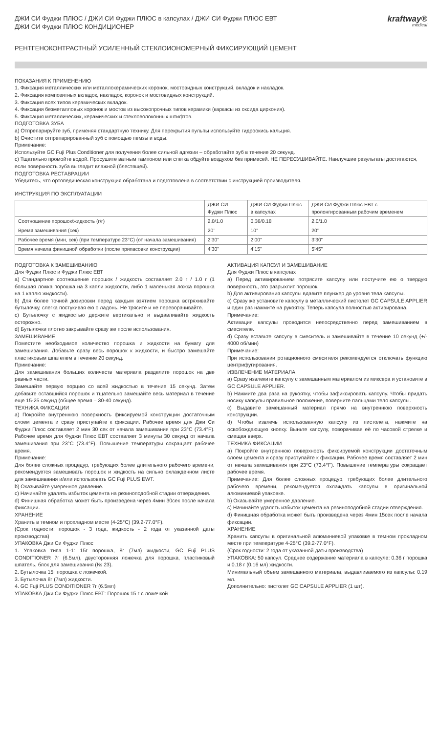ДЖИ СИ Фуджи ПЛЮС / ДЖИ СИ Фуджи ПЛЮС в капсулах / ДЖИ СИ Фуджи ПЛЮС ЕВТ
ДЖИ СИ Фуджи ПЛЮС КОНДИЦИОНЕР
kraftway®
medical
РЕНТГЕНОКОНТРАСТНЫЙ УСИЛЕННЫЙ СТЕКЛОИОНОМЕРНЫЙ ФИКСИРУЮЩИЙ ЦЕМЕНТ
ПОКАЗАНИЯ К ПРИМЕНЕНИЮ
1. Фиксация металлических или металлокерамических коронок, мостовидных конструкций, вкладок и накладок.
2. Фиксация композитных вкладок, накладок, коронок и мостовидных конструкций.
3. Фиксация всех типов керамических вкладок.
4. Фиксация безметалловых коронок и мостов из высокопрочных типов керамики (каркасы из оксида циркония).
5. Фиксация металлических, керамических и стекловолоконных штифтов.
ПОДГОТОВКА ЗУБА
a) Отпрепарируйте зуб, применяя стандартную технику. Для перекрытия пульпы используйте гидроокись кальция.
b) Очистите отпрепарированный зуб с помощью пемзы и воды.
Примечание:
Используйте GC Fuji Plus Conditioner для получения более сильной адгезии – обработайте зуб в течение 20 секунд.
c) Тщательно промойте водой. Просушите ватным тампоном или слегка обдуйте воздухом без примесей. НЕ ПЕРЕСУШИВАЙТЕ. Наилучшие результаты достигаются, если поверхность зуба выглядит влажной (блестящей).
ПОДГОТОВКА РЕСТАВРАЦИИ
Убедитесь, что ортопедическая конструкция обработана и подготовлена в соответствии с инструкцией производителя.
ИНСТРУКЦИЯ ПО ЭКСПЛУАТАЦИИ
| | ДЖИ СИ Фуджи Плюс | ДЖИ СИ Фуджи Плюс в капсулах | ДЖИ СИ Фуджи Плюс ЕВТ с пролонгированным рабочим временем |
| --- | --- | --- | --- |
| Соотношение порошок/жидкость (г/г) | 2.0/1.0 | 0.36/0.18 | 2.0/1.0 |
| Время замешивания (сек) | 20’’ | 10” | 20’’ |
| Рабочее время (мин, сек) (при температуре 23°C) (от начала замешивания) | 2’30” | 2’00” | 3’30” |
| Время начала финишной обработки (после припасовки конструкции) | 4’30’’ | 4’15’’ | 5’45’’ |
ПОДГОТОВКА К ЗАМЕШИВАНИЮ
Для Фуджи Плюс и Фуджи Плюс ЕВТ
a) Стандартное соотношение порошок / жидкость составляет 2.0 г / 1.0 г (1 большая ложка порошка на 3 капли жидкости, либо 1 маленькая ложка порошка на 1 каплю жидкости).
b) Для более точной дозировки перед каждым взятием порошка встряхивайте бутылочку, слегка постукивая ею о ладонь. Не трясите и не переворачивайте.
c) Бутылочку с жидкостью держите вертикально и выдавливайте жидкость осторожно.
d) Бутылочки плотно закрывайте сразу же после использования.
ЗАМЕШИВАНИЕ
Поместите необходимое количество порошка и жидкости на бумагу для замешивания. Добавьте сразу весь порошок к жидкости, и быстро замешайте пластиковым шпателем в течение 20 секунд.
Примечание:
Для замешивания больших количеств материала разделите порошок на две равных части.
Замешайте первую порцию со всей жидкостью в течение 15 секунд. Затем добавьте оставшийся порошок и тщательно замешайте весь материал в течение еще 15-25 секунд (общее время – 30-40 секунд).
ТЕХНИКА ФИКСАЦИИ
a) Покройте внутреннюю поверхность фиксируемой конструкции достаточным слоем цемента и сразу приступайте к фиксации. Рабочее время для Джи Си Фуджи Плюс составляет 2 мин 30 сек от начала замешивания при 23°C (73.4°F). Рабочее время для Фуджи Плюс ЕВТ составляет 3 минуты 30 секунд от начала замешивания при 23°C (73.4°F). Повышение температуры сокращает рабочее время.
Примечание:
Для более сложных процедур, требующих более длительного рабочего времени, рекомендуется замешивать порошок и жидкость на сильно охлажденном листе для замешивания и/или использовать GC Fuji PLUS EWT.
b) Оказывайте умеренное давление.
c) Начинайте удалять избыток цемента на резиноподобной стадии отверждения.
d) Финишная обработка может быть произведена через 4мин 30сек после начала фиксации.
ХРАНЕНИЕ
Хранить в темном и прохладном месте (4-25°C) (39.2-77.0°F).
(Срок годности: порошок - 3 года, жидкость - 2 года от указанной даты производства)
УПАКОВКА Джи Си Фуджи Плюс
1. Упаковка типа 1-1: 15г порошка, 8г (7мл) жидкости, GC Fuji PLUS CONDITIONER 7г (6.5мл), двусторонняя ложечка для порошка, пластиковый шпатель, блок для замешивания (№ 23).
2. Бутылочка 15г порошка с ложечкой.
3. Бутылочка 8г (7мл) жидкости.
4. GC Fuji PLUS CONDITIONER 7г (6.5мл)
УПАКОВКА Джи Си Фуджи Плюс ЕВТ: Порошок 15 г с ложечкой
АКТИВАЦИЯ КАПСУЛ И ЗАМЕШИВАНИЕ
Для Фуджи Плюс в капсулах
a) Перед активированием потрясите капсулу или постучите ею о твердую поверхность, это разрыхлит порошок.
b) Для активирования капсулы вдавите плунжер до уровня тела капсулы.
c) Сразу же установите капсулу в металлический пистолет GC CAPSULE APPLIER и один раз нажмите на рукоятку. Теперь капсула полностью активирована.
Примечание:
Активация капсулы проводится непосредственно перед замешиванием в смесителе.
d) Сразу вставьте капсулу в смеситель и замешивайте в течение 10 секунд (+/- 4000 об/мин)
Примечание:
При использовании ротационного смесителя рекомендуется отключать функцию центрифугирования.
ИЗВЛЕЧЕНИЕ МАТЕРИАЛА
a) Сразу извлеките капсулу с замешанным материалом из миксера и установите в GC CAPSULE APPLIER.
b) Нажмите два раза на рукоятку, чтобы зафиксировать капсулу. Чтобы придать носику капсулы правильное положение, поверните пальцами тело капсулы.
c) Выдавите замешанный материал прямо на внутреннюю поверхность конструкции.
d) Чтобы извлечь использованную капсулу из пистолета, нажмите на освобождающую кнопку. Выньте капсулу, поворачивая её по часовой стрелке и смещая вверх.
ТЕХНИКА ФИКСАЦИИ
a) Покройте внутреннюю поверхность фиксируемой конструкции достаточным слоем цемента и сразу приступайте к фиксации. Рабочее время составляет 2 мин от начала замешивания при 23°C (73.4°F). Повышение температуры сокращает рабочее время.
Примечание: Для более сложных процедур, требующих более длительного рабочего времени, рекомендуется охлаждать капсулы в оригинальной алюминиевой упаковке.
b) Оказывайте умеренное давление.
c) Начинайте удалять избыток цемента на резиноподобной стадии отверждения.
d) Финишная обработка может быть произведена через 4мин 15сек после начала фиксации.
ХРАНЕНИЕ
Хранить капсулы в оригинальной алюминиевой упаковке в темном прохладном месте при температуре 4-25°C (39.2-77.0°F).
(Срок годности: 2 года от указанной даты производства)
УПАКОВКА: 50 капсул. Среднее содержание материала в капсуле: 0.36 г порошка и 0.18 г (0.16 мл) жидкости.
Минимальный объем замешанного материала, выдавливаемого из капсулы: 0.19 мл.
Дополнительно: пистолет GC CAPSULE APPLIER (1 шт).